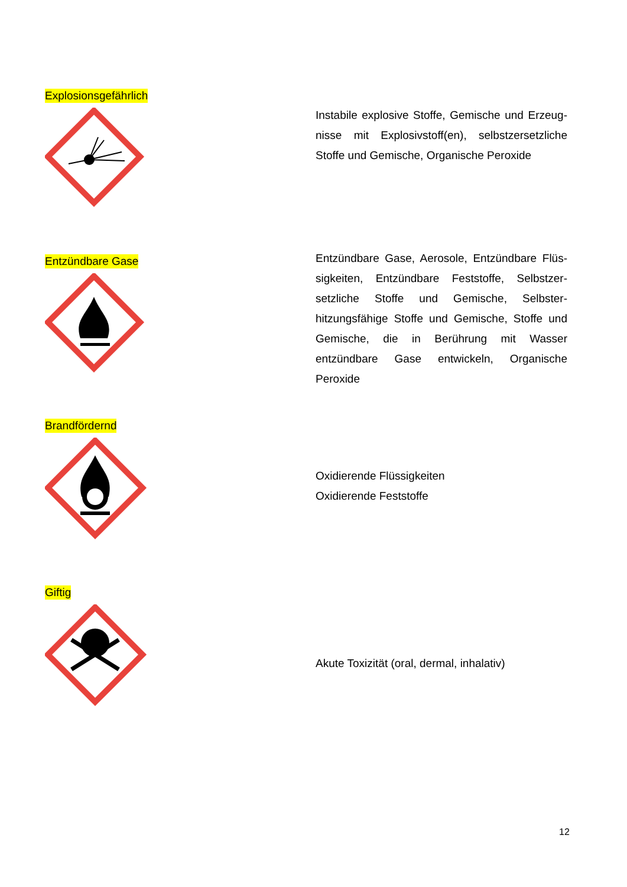Explosionsgefährlich
Instabile explosive Stoffe, Gemische und Erzeug­nisse mit Explosivstoff(en), selbstzersetzliche Stoffe und Gemische, Organische Peroxide
Entzündbare Gase
Entzündbare Gase, Aerosole, Entzündbare Flüs­sigkeiten, Entzündbare Feststoffe, Selbstzer­setzliche Stoffe und Gemische, Selbster­hitzungsfähige Stoffe und Gemische, Stoffe und Gemische, die in Berührung mit Wasser entzündbare Gase entwickeln, Organische Peroxide
Brandfördernd
Oxidierende Flüssigkeiten
Oxidierende Feststoffe
Giftig
Akute Toxizität (oral, dermal, inhalativ)
12